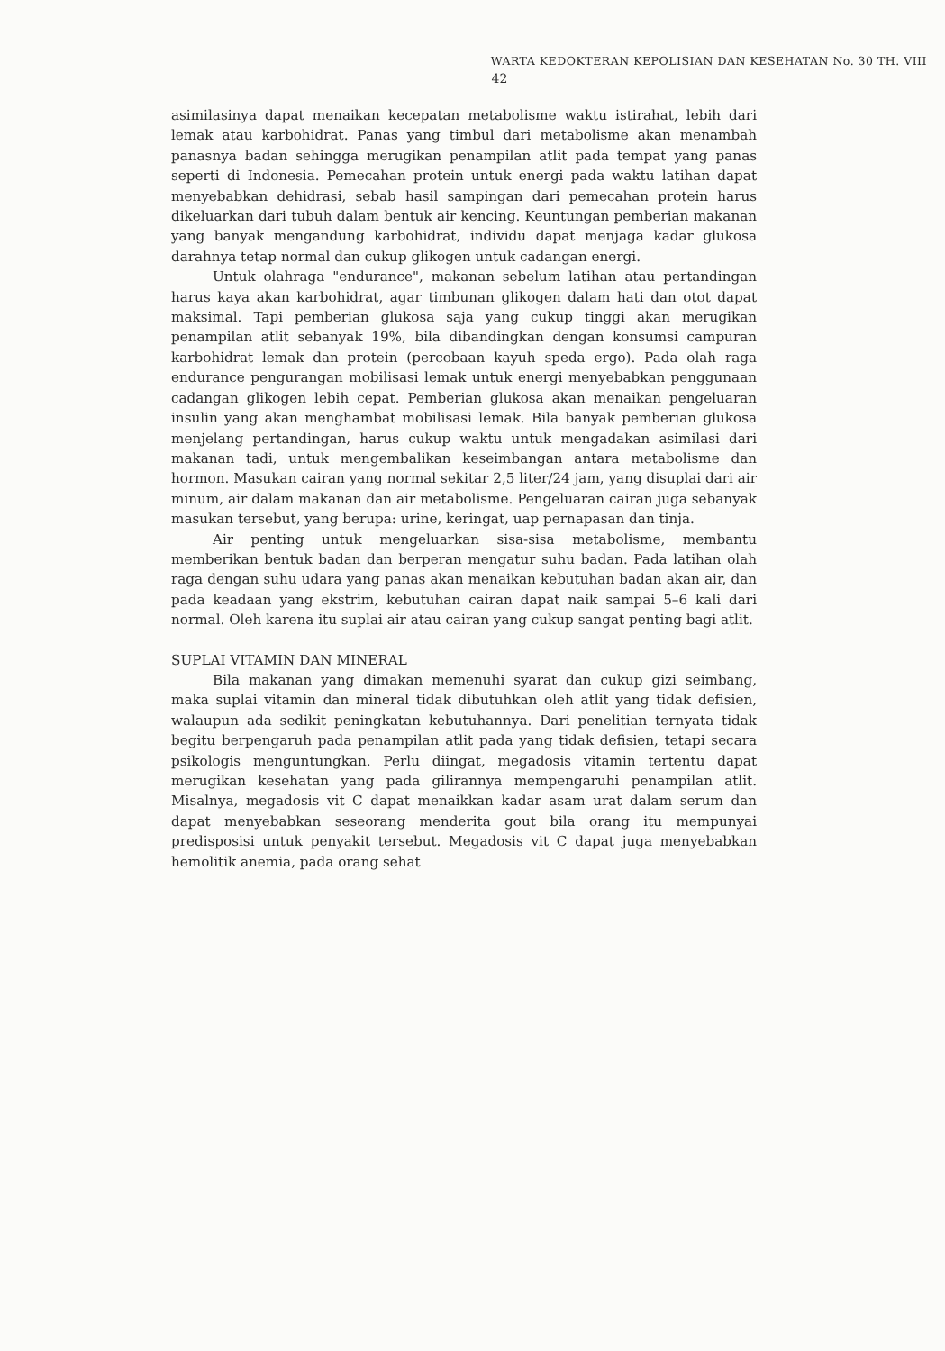WARTA KEDOKTERAN KEPOLISIAN DAN KESEHATAN No. 30 TH. VIII
42
asimilasinya dapat menaikan kecepatan metabolisme waktu istirahat, lebih dari lemak atau karbohidrat. Panas yang timbul dari metabolisme akan menambah panasnya badan sehingga merugikan penampilan atlit pada tempat yang panas seperti di Indonesia. Pemecahan protein untuk energi pada waktu latihan dapat menyebabkan dehidrasi, sebab hasil sampingan dari pemecahan protein harus dikeluarkan dari tubuh dalam bentuk air kencing. Keuntungan pemberian makanan yang banyak mengandung karbohidrat, individu dapat menjaga kadar glukosa darahnya tetap normal dan cukup glikogen untuk cadangan energi.
Untuk olahraga "endurance", makanan sebelum latihan atau pertandingan harus kaya akan karbohidrat, agar timbunan glikogen dalam hati dan otot dapat maksimal. Tapi pemberian glukosa saja yang cukup tinggi akan merugikan penampilan atlit sebanyak 19%, bila dibandingkan dengan konsumsi campuran karbohidrat lemak dan protein (percobaan kayuh speda ergo). Pada olah raga endurance pengurangan mobilisasi lemak untuk energi menyebabkan penggunaan cadangan glikogen lebih cepat. Pemberian glukosa akan menaikan pengeluaran insulin yang akan menghambat mobilisasi lemak. Bila banyak pemberian glukosa menjelang pertandingan, harus cukup waktu untuk mengadakan asimilasi dari makanan tadi, untuk mengembalikan keseimbangan antara metabolisme dan hormon. Masukan cairan yang normal sekitar 2,5 liter/24 jam, yang disuplai dari air minum, air dalam makanan dan air metabolisme. Pengeluaran cairan juga sebanyak masukan tersebut, yang berupa: urine, keringat, uap pernapasan dan tinja.
Air penting untuk mengeluarkan sisa-sisa metabolisme, membantu memberikan bentuk badan dan berperan mengatur suhu badan. Pada latihan olah raga dengan suhu udara yang panas akan menaikan kebutuhan badan akan air, dan pada keadaan yang ekstrim, kebutuhan cairan dapat naik sampai 5–6 kali dari normal. Oleh karena itu suplai air atau cairan yang cukup sangat penting bagi atlit.
SUPLAI VITAMIN DAN MINERAL
Bila makanan yang dimakan memenuhi syarat dan cukup gizi seimbang, maka suplai vitamin dan mineral tidak dibutuhkan oleh atlit yang tidak defisien, walaupun ada sedikit peningkatan kebutuhannya. Dari penelitian ternyata tidak begitu berpengaruh pada penampilan atlit pada yang tidak defisien, tetapi secara psikologis menguntungkan. Perlu diingat, megadosis vitamin tertentu dapat merugikan kesehatan yang pada gilirannya mempengaruhi penampilan atlit. Misalnya, megadosis vit C dapat menaikkan kadar asam urat dalam serum dan dapat menyebabkan seseorang menderita gout bila orang itu mempunyai predisposisi untuk penyakit tersebut. Megadosis vit C dapat juga menyebabkan hemolitik anemia, pada orang sehat